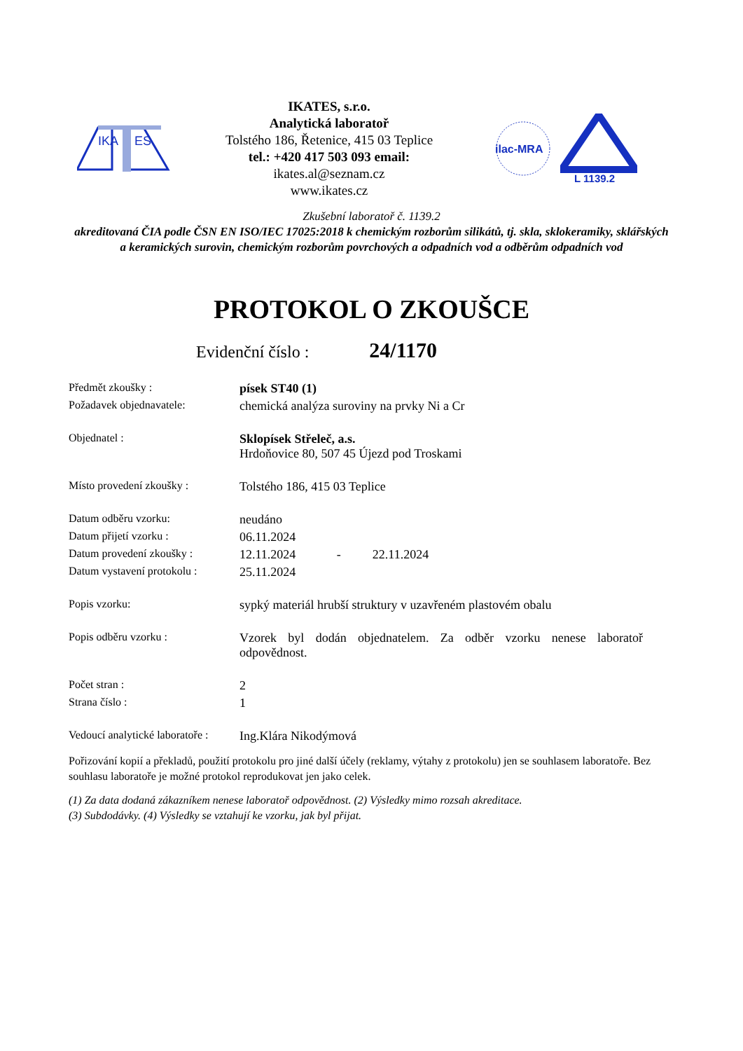IKA
ES
IKATES, s.r.o.
Analytická laboratoř
Tolstého 186, Řetenice, 415 03 Teplice
tel.: +420 417 503 093 email:
ikates.al@seznam.cz
www.ikates.cz
ilac-MRA
L 1139.2
Zkušební laboratoř č. 1139.2
akreditovaná ČIA podle ČSN EN ISO/IEC 17025:2018 k chemickým rozborům silikátů, tj. skla, sklokeramiky, sklářských a keramických surovin, chemickým rozborům povrchových a odpadních vod a odběrům odpadních vod
PROTOKOL O ZKOUŠCE
Evidenční číslo : 24/1170
| Předmět zkoušky : | písek ST40 (1) |
| Požadavek objednavatele: | chemická analýza suroviny na prvky Ni a Cr |
| Objednatel : | Sklopísek Střeleč, a.s. Hrdoňovice 80, 507 45 Újezd pod Troskami |
| Místo provedení zkoušky : | Tolstého 186, 415 03 Teplice |
| Datum odběru vzorku: | neudáno |
| Datum přijetí vzorku : | 06.11.2024 |
| Datum provedení zkoušky : | 12.11.2024 - 22.11.2024 |
| Datum vystavení protokolu : | 25.11.2024 |
| Popis vzorku: | sypký materiál hrubší struktury v uzavřeném plastovém obalu |
| Popis odběru vzorku : | Vzorek byl dodán objednatelem. Za odběr vzorku nenese laboratoř odpovědnost. |
| Počet stran : | 2 |
| Strana číslo : | 1 |
| Vedoucí analytické laboratoře : | Ing.Klára Nikodýmová |
Pořizování kopií a překladů, použití protokolu pro jiné další účely (reklamy, výtahy z protokolu) jen se souhlasem laboratoře. Bez souhlasu laboratoře je možné protokol reprodukovat jen jako celek.
(1) Za data dodaná zákazníkem nenese laboratoř odpovědnost. (2) Výsledky mimo rozsah akreditace.
(3) Subdodávky. (4) Výsledky se vztahují ke vzorku, jak byl přijat.